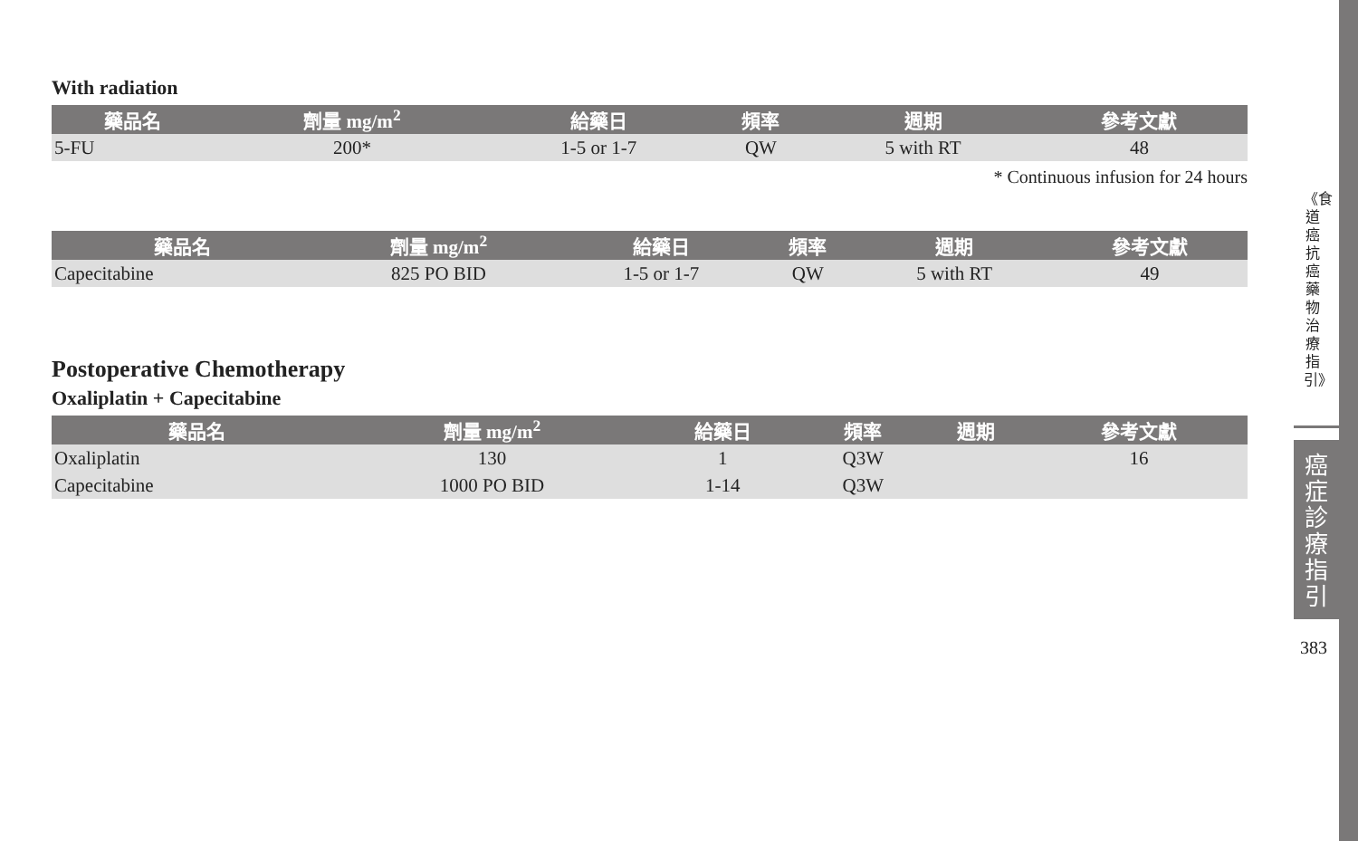With radiation
| 藥品名 | 劑量 mg/m<sup>2</sup> | 給藥日 | 頻率 | 週期 | 參考文獻 |
| --- | --- | --- | --- | --- | --- |
| 5-FU | 200* | 1-5 or 1-7 | QW | 5 with RT | 48 |
* Continuous infusion for 24 hours
| 藥品名 | 劑量 mg/m<sup>2</sup> | 給藥日 | 頻率 | 週期 | 參考文獻 |
| --- | --- | --- | --- | --- | --- |
| Capecitabine | 825 PO BID | 1-5 or 1-7 | QW | 5 with RT | 49 |
Postoperative Chemotherapy
Oxaliplatin + Capecitabine
| 藥品名 | 劑量 mg/m<sup>2</sup> | 給藥日 | 頻率 | 週期 | 參考文獻 |
| --- | --- | --- | --- | --- | --- |
| Oxaliplatin | 130 | 1 | Q3W | | 16 |
| Capecitabine | 1000 PO BID | 1-14 | Q3W | | |
《食道癌抗癌藥物治療指引》
癌症診療指引
383